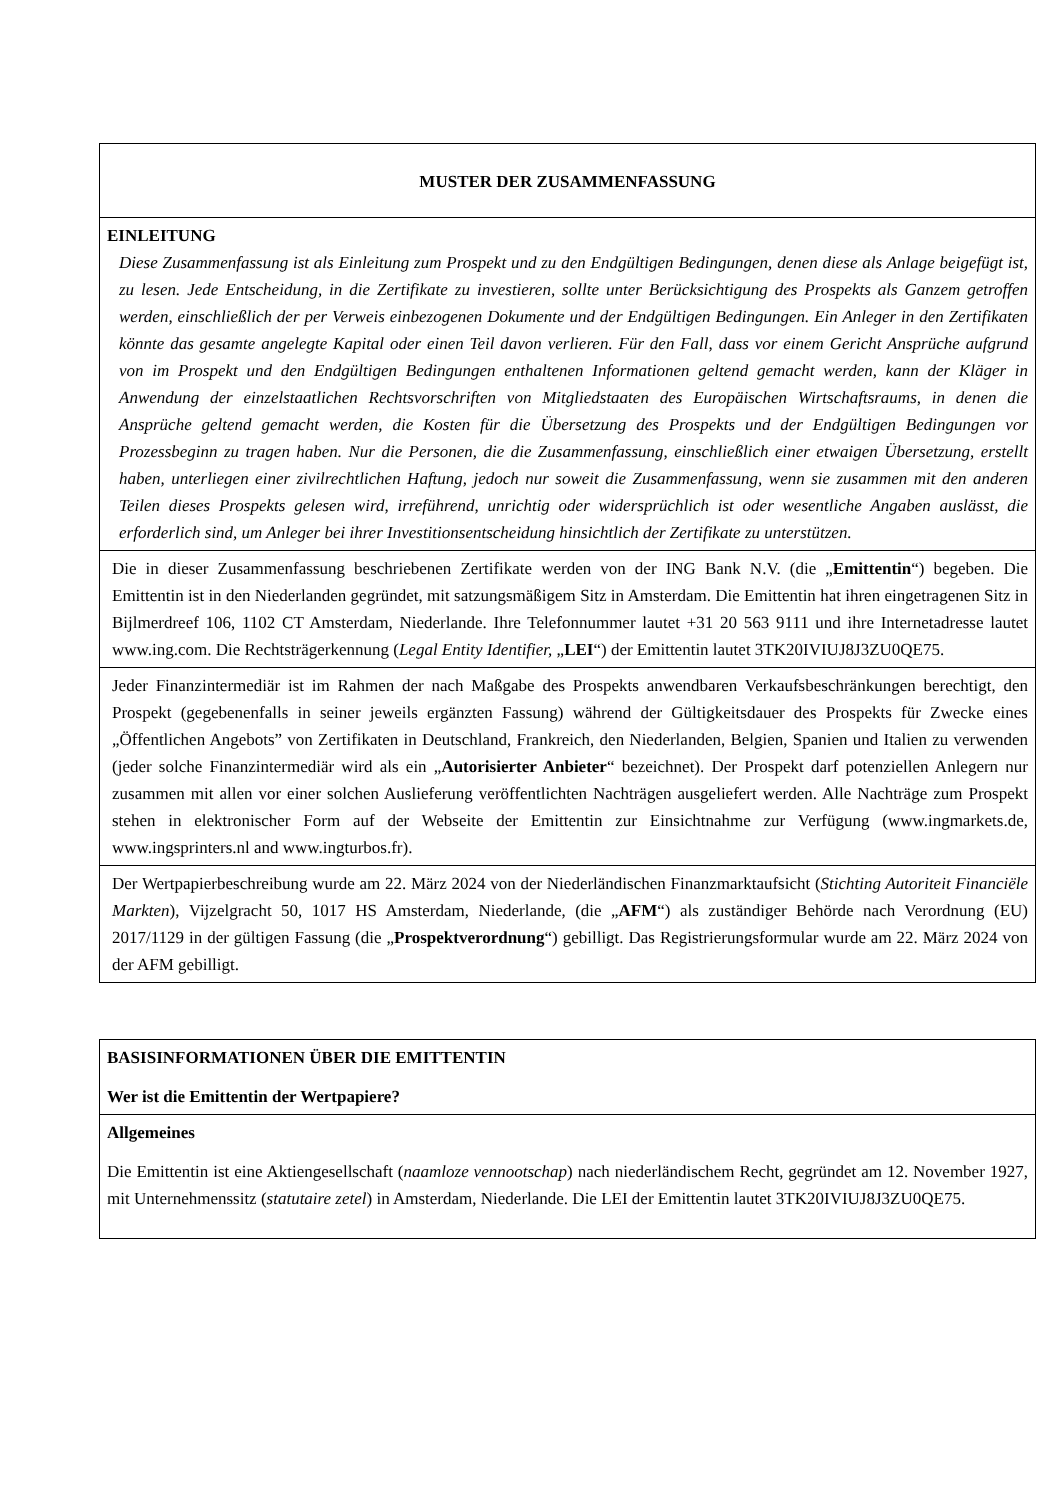| MUSTER DER ZUSAMMENFASSUNG |
| EINLEITUNG Diese Zusammenfassung ist als Einleitung zum Prospekt und zu den Endgültigen Bedingungen, denen diese als Anlage beigefügt ist, zu lesen. Jede Entscheidung, in die Zertifikate zu investieren, sollte unter Berücksichtigung des Prospekts als Ganzem getroffen werden, einschließlich der per Verweis einbezogenen Dokumente und der Endgültigen Bedingungen. Ein Anleger in den Zertifikaten könnte das gesamte angelegte Kapital oder einen Teil davon verlieren. Für den Fall, dass vor einem Gericht Ansprüche aufgrund von im Prospekt und den Endgültigen Bedingungen enthaltenen Informationen geltend gemacht werden, kann der Kläger in Anwendung der einzelstaatlichen Rechtsvorschriften von Mitgliedstaaten des Europäischen Wirtschaftsraums, in denen die Ansprüche geltend gemacht werden, die Kosten für die Übersetzung des Prospekts und der Endgültigen Bedingungen vor Prozessbeginn zu tragen haben. Nur die Personen, die die Zusammenfassung, einschließlich einer etwaigen Übersetzung, erstellt haben, unterliegen einer zivilrechtlichen Haftung, jedoch nur soweit die Zusammenfassung, wenn sie zusammen mit den anderen Teilen dieses Prospekts gelesen wird, irreführend, unrichtig oder widersprüchlich ist oder wesentliche Angaben auslässt, die erforderlich sind, um Anleger bei ihrer Investitionsentscheidung hinsichtlich der Zertifikate zu unterstützen. |
| Die in dieser Zusammenfassung beschriebenen Zertifikate werden von der ING Bank N.V. (die „ Emittentin “) begeben. Die Emittentin ist in den Niederlanden gegründet, mit satzungsmäßigem Sitz in Amsterdam. Die Emittentin hat ihren eingetragenen Sitz in Bijlmerdreef 106, 1102 CT Amsterdam, Niederlande. Ihre Telefonnummer lautet +31 20 563 9111 und ihre Internetadresse lautet www.ing.com. Die Rechtsträgerkennung ( Legal Entity Identifier, „ LEI “) der Emittentin lautet 3TK20IVIUJ8J3ZU0QE75. |
| Jeder Finanzintermediär ist im Rahmen der nach Maßgabe des Prospekts anwendbaren Verkaufsbeschränkungen berechtigt, den Prospekt (gegebenenfalls in seiner jeweils ergänzten Fassung) während der Gültigkeitsdauer des Prospekts für Zwecke eines „Öffentlichen Angebots” von Zertifikaten in Deutschland, Frankreich, den Niederlanden, Belgien, Spanien und Italien zu verwenden (jeder solche Finanzintermediär wird als ein „ Autorisierter Anbieter “ bezeichnet). Der Prospekt darf potenziellen Anlegern nur zusammen mit allen vor einer solchen Auslieferung veröffentlichten Nachträgen ausgeliefert werden. Alle Nachträge zum Prospekt stehen in elektronischer Form auf der Webseite der Emittentin zur Einsichtnahme zur Verfügung (www.ingmarkets.de, www.ingsprinters.nl and www.ingturbos.fr). |
| Der Wertpapierbeschreibung wurde am 22. März 2024 von der Niederländischen Finanzmarktaufsicht ( Stichting Autoriteit Financiële Markten ), Vijzelgracht 50, 1017 HS Amsterdam, Niederlande, (die „ AFM “) als zuständiger Behörde nach Verordnung (EU) 2017/1129 in der gültigen Fassung (die „ Prospektverordnung “) gebilligt. Das Registrierungsformular wurde am 22. März 2024 von der AFM gebilligt. |
| BASISINFORMATIONEN ÜBER DIE EMITTENTIN Wer ist die Emittentin der Wertpapiere? |
| Allgemeines Die Emittentin ist eine Aktiengesellschaft ( naamloze vennootschap ) nach niederländischem Recht, gegründet am 12. November 1927, mit Unternehmenssitz ( statutaire zetel ) in Amsterdam, Niederlande. Die LEI der Emittentin lautet 3TK20IVIUJ8J3ZU0QE75. |